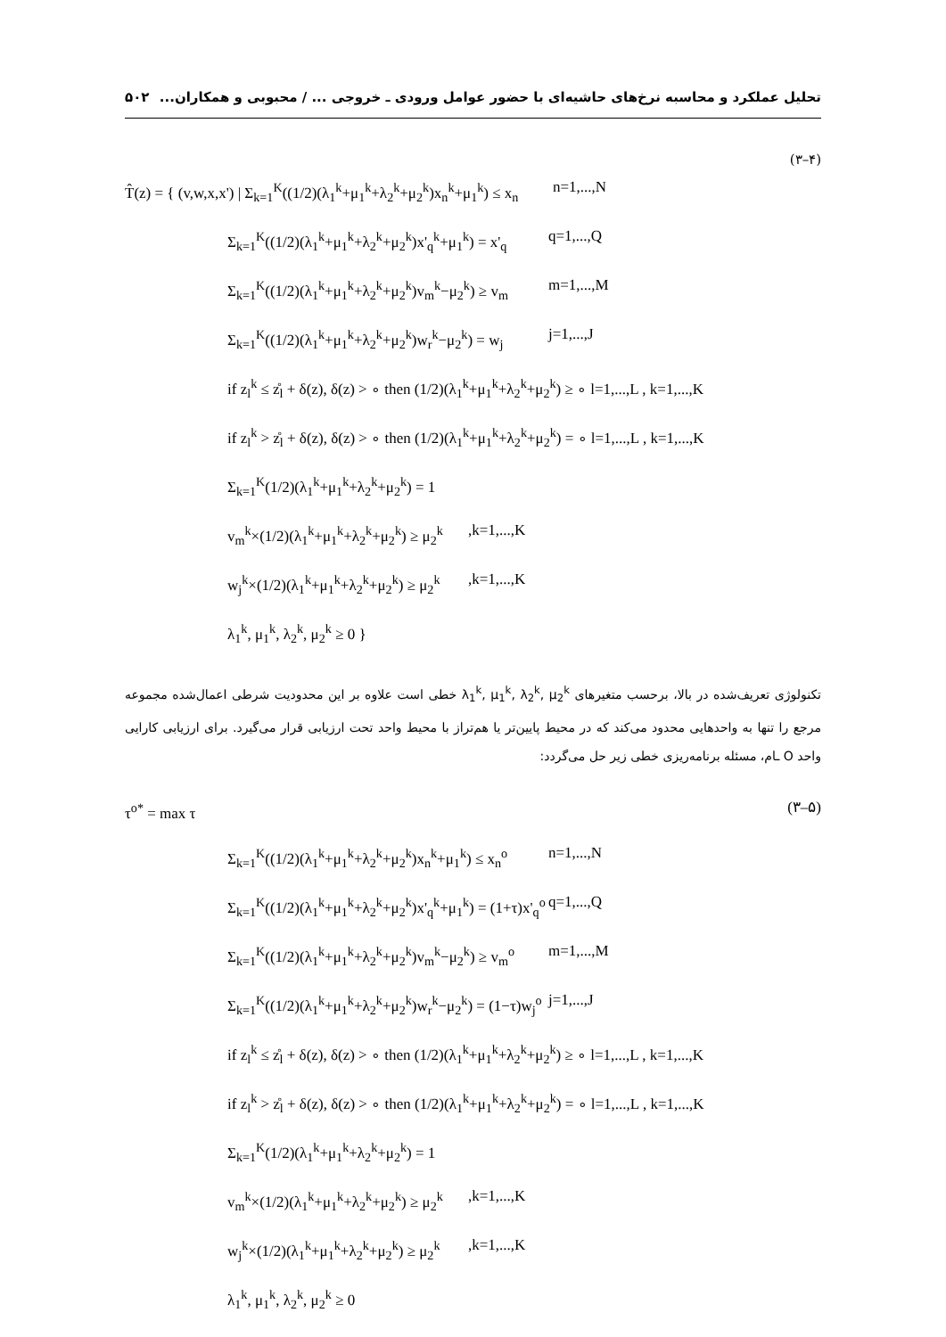تحلیل عملکرد و محاسبه نرخ‌های حاشیه‌ای با حضور عوامل ورودی ـ خروجی ... / محبوبی و همکاران... ۵۰۲
(۳–۴)
T̂(z) = { (v,w,x,x') | Σ<sub>k=1</sub><sup>K</sup>((1/2)(λ<sub>1</sub><sup>k</sup>+μ<sub>1</sub><sup>k</sup>+λ<sub>2</sub><sup>k</sup>+μ<sub>2</sub><sup>k</sup>)x<sub>n</sub><sup>k</sup>+μ<sub>1</sub><sup>k</sup>) ≤ x<sub>n</sub> n=1,...,N
Σ<sub>k=1</sub><sup>K</sup>((1/2)(λ<sub>1</sub><sup>k</sup>+μ<sub>1</sub><sup>k</sup>+λ<sub>2</sub><sup>k</sup>+μ<sub>2</sub><sup>k</sup>)x'<sub>q</sub><sup>k</sup>+μ<sub>1</sub><sup>k</sup>) = x'<sub>q</sub> q=1,...,Q
Σ<sub>k=1</sub><sup>K</sup>((1/2)(λ<sub>1</sub><sup>k</sup>+μ<sub>1</sub><sup>k</sup>+λ<sub>2</sub><sup>k</sup>+μ<sub>2</sub><sup>k</sup>)v<sub>m</sub><sup>k</sup>−μ<sub>2</sub><sup>k</sup>) ≥ v<sub>m</sub> m=1,...,M
Σ<sub>k=1</sub><sup>K</sup>((1/2)(λ<sub>1</sub><sup>k</sup>+μ<sub>1</sub><sup>k</sup>+λ<sub>2</sub><sup>k</sup>+μ<sub>2</sub><sup>k</sup>)w<sub>r</sub><sup>k</sup>−μ<sub>2</sub><sup>k</sup>) = w<sub>j</sub> j=1,...,J
if z<sub>l</sub><sup>k</sup> ≤ z̊<sub>l</sub> + δ(z), δ(z) > ∘ then (1/2)(λ<sub>1</sub><sup>k</sup>+μ<sub>1</sub><sup>k</sup>+λ<sub>2</sub><sup>k</sup>+μ<sub>2</sub><sup>k</sup>) ≥ ∘ l=1,...,L , k=1,...,K
if z<sub>l</sub><sup>k</sup> > z̊<sub>l</sub> + δ(z), δ(z) > ∘ then (1/2)(λ<sub>1</sub><sup>k</sup>+μ<sub>1</sub><sup>k</sup>+λ<sub>2</sub><sup>k</sup>+μ<sub>2</sub><sup>k</sup>) = ∘ l=1,...,L , k=1,...,K
Σ<sub>k=1</sub><sup>K</sup>(1/2)(λ<sub>1</sub><sup>k</sup>+μ<sub>1</sub><sup>k</sup>+λ<sub>2</sub><sup>k</sup>+μ<sub>2</sub><sup>k</sup>) = 1
v<sub>m</sub><sup>k</sup>×(1/2)(λ<sub>1</sub><sup>k</sup>+μ<sub>1</sub><sup>k</sup>+λ<sub>2</sub><sup>k</sup>+μ<sub>2</sub><sup>k</sup>) ≥ μ<sub>2</sub><sup>k</sup>,k=1,...,K
w<sub>j</sub><sup>k</sup>×(1/2)(λ<sub>1</sub><sup>k</sup>+μ<sub>1</sub><sup>k</sup>+λ<sub>2</sub><sup>k</sup>+μ<sub>2</sub><sup>k</sup>) ≥ μ<sub>2</sub><sup>k</sup>,k=1,...,K
λ<sub>1</sub><sup>k</sup>, μ<sub>1</sub><sup>k</sup>, λ<sub>2</sub><sup>k</sup>, μ<sub>2</sub><sup>k</sup> ≥ 0 }
تکنولوژی تعریف‌شده در بالا، برحسب متغیرهای λ<sub>1</sub><sup>k</sup>, μ<sub>1</sub><sup>k</sup>, λ<sub>2</sub><sup>k</sup>, μ<sub>2</sub><sup>k</sup> خطی است علاوه بر این محدودیت شرطی اعمال‌شده مجموعه مرجع را تنها به واحدهایی محدود می‌کند که در محیط پایین‌تر یا هم‌تراز با محیط واحد تحت ارزیابی قرار می‌گیرد. برای ارزیابی کارایی واحد O ‌ـام، مسئله برنامه‌ریزی خطی زیر حل می‌گردد:
τ<sup>o*</sup> = max τ (۳–۵)
Σ<sub>k=1</sub><sup>K</sup>((1/2)(λ<sub>1</sub><sup>k</sup>+μ<sub>1</sub><sup>k</sup>+λ<sub>2</sub><sup>k</sup>+μ<sub>2</sub><sup>k</sup>)x<sub>n</sub><sup>k</sup>+μ<sub>1</sub><sup>k</sup>) ≤ x<sub>n</sub><sup>o</sup> n=1,...,N
Σ<sub>k=1</sub><sup>K</sup>((1/2)(λ<sub>1</sub><sup>k</sup>+μ<sub>1</sub><sup>k</sup>+λ<sub>2</sub><sup>k</sup>+μ<sub>2</sub><sup>k</sup>)x'<sub>q</sub><sup>k</sup>+μ<sub>1</sub><sup>k</sup>) = (1+τ)x'<sub>q</sub><sup>o</sup> q=1,...,Q
Σ<sub>k=1</sub><sup>K</sup>((1/2)(λ<sub>1</sub><sup>k</sup>+μ<sub>1</sub><sup>k</sup>+λ<sub>2</sub><sup>k</sup>+μ<sub>2</sub><sup>k</sup>)v<sub>m</sub><sup>k</sup>−μ<sub>2</sub><sup>k</sup>) ≥ v<sub>m</sub><sup>o</sup> m=1,...,M
Σ<sub>k=1</sub><sup>K</sup>((1/2)(λ<sub>1</sub><sup>k</sup>+μ<sub>1</sub><sup>k</sup>+λ<sub>2</sub><sup>k</sup>+μ<sub>2</sub><sup>k</sup>)w<sub>r</sub><sup>k</sup>−μ<sub>2</sub><sup>k</sup>) = (1−τ)w<sub>j</sub><sup>o</sup> j=1,...,J
if z<sub>l</sub><sup>k</sup> ≤ z̊<sub>l</sub> + δ(z), δ(z) > ∘ then (1/2)(λ<sub>1</sub><sup>k</sup>+μ<sub>1</sub><sup>k</sup>+λ<sub>2</sub><sup>k</sup>+μ<sub>2</sub><sup>k</sup>) ≥ ∘ l=1,...,L , k=1,...,K
if z<sub>l</sub><sup>k</sup> > z̊<sub>l</sub> + δ(z), δ(z) > ∘ then (1/2)(λ<sub>1</sub><sup>k</sup>+μ<sub>1</sub><sup>k</sup>+λ<sub>2</sub><sup>k</sup>+μ<sub>2</sub><sup>k</sup>) = ∘ l=1,...,L , k=1,...,K
Σ<sub>k=1</sub><sup>K</sup>(1/2)(λ<sub>1</sub><sup>k</sup>+μ<sub>1</sub><sup>k</sup>+λ<sub>2</sub><sup>k</sup>+μ<sub>2</sub><sup>k</sup>) = 1
v<sub>m</sub><sup>k</sup>×(1/2)(λ<sub>1</sub><sup>k</sup>+μ<sub>1</sub><sup>k</sup>+λ<sub>2</sub><sup>k</sup>+μ<sub>2</sub><sup>k</sup>) ≥ μ<sub>2</sub><sup>k</sup>,k=1,...,K
w<sub>j</sub><sup>k</sup>×(1/2)(λ<sub>1</sub><sup>k</sup>+μ<sub>1</sub><sup>k</sup>+λ<sub>2</sub><sup>k</sup>+μ<sub>2</sub><sup>k</sup>) ≥ μ<sub>2</sub><sup>k</sup>,k=1,...,K
λ<sub>1</sub><sup>k</sup>, μ<sub>1</sub><sup>k</sup>, λ<sub>2</sub><sup>k</sup>, μ<sub>2</sub><sup>k</sup> ≥ 0